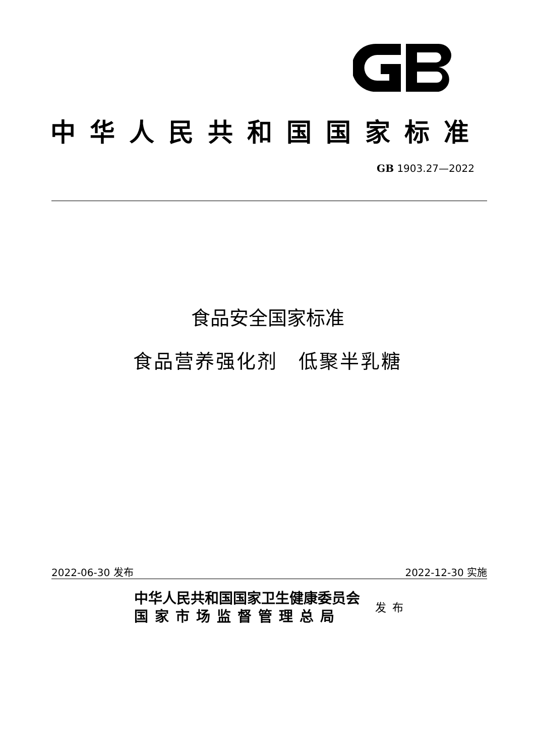中华人民共和国国家标准
GB 1903.27—2022
食品安全国家标准
食品营养强化剂　低聚半乳糖
2022-06-30 发布 2022-12-30 实施
中华人民共和国国家卫生健康委员会
国家市场监督管理总局
发布